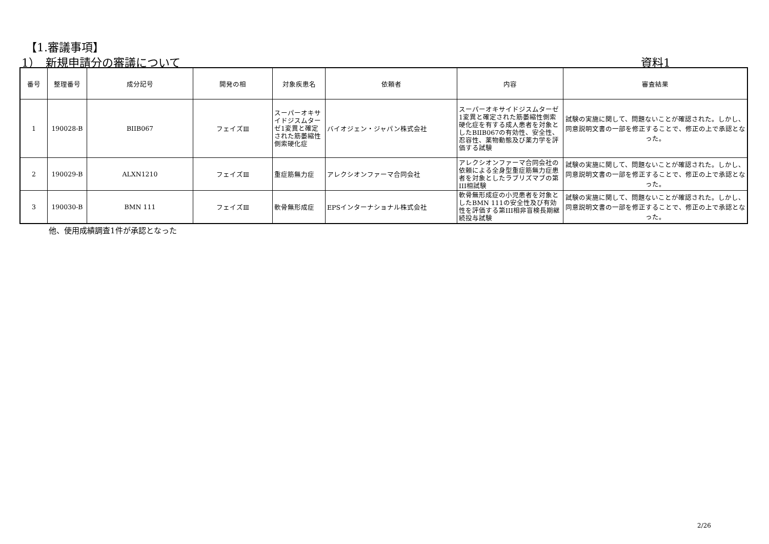【1.審議事項】
1）　新規申請分の審議について 資料1
| 番号 | 整理番号 | 成分記号 | 開発の相 | 対象疾患名 | 依頼者 | 内容 | 審査結果 |
| --- | --- | --- | --- | --- | --- | --- | --- |
| 1 | 190028-B | BIIB067 | フェイズⅢ | スーパーオキサイドジスムターゼ1変異と確定された筋萎縮性側索硬化症 | バイオジェン・ジャパン株式会社 | スーパーオキサイドジスムターゼ1変異と確定された筋萎縮性側索硬化症を有する成人患者を対象としたBIIB067の有効性、安全性、忍容性、薬物動態及び薬力学を評価する試験 | 試験の実施に関して、問題ないことが確認された。しかし、同意説明文書の一部を修正することで、修正の上で承認となった。 |
| 2 | 190029-B | ALXN1210 | フェイズⅢ | 重症筋無力症 | アレクシオンファーマ合同会社 | アレクシオンファーマ合同会社の依頼による全身型重症筋無力症患者を対象としたラブリズマブの第III相試験 | 試験の実施に関して、問題ないことが確認された。しかし、同意説明文書の一部を修正することで、修正の上で承認となった。 |
| 3 | 190030-B | BMN 111 | フェイズⅢ | 軟骨無形成症 | EPSインターナショナル株式会社 | 軟骨無形成症の小児患者を対象としたBMN 111の安全性及び有効性を評価する第III相非盲検長期継続投与試験 | 試験の実施に関して、問題ないことが確認された。しかし、同意説明文書の一部を修正することで、修正の上で承認となった。 |
他、使用成績調査1件が承認となった
2/26